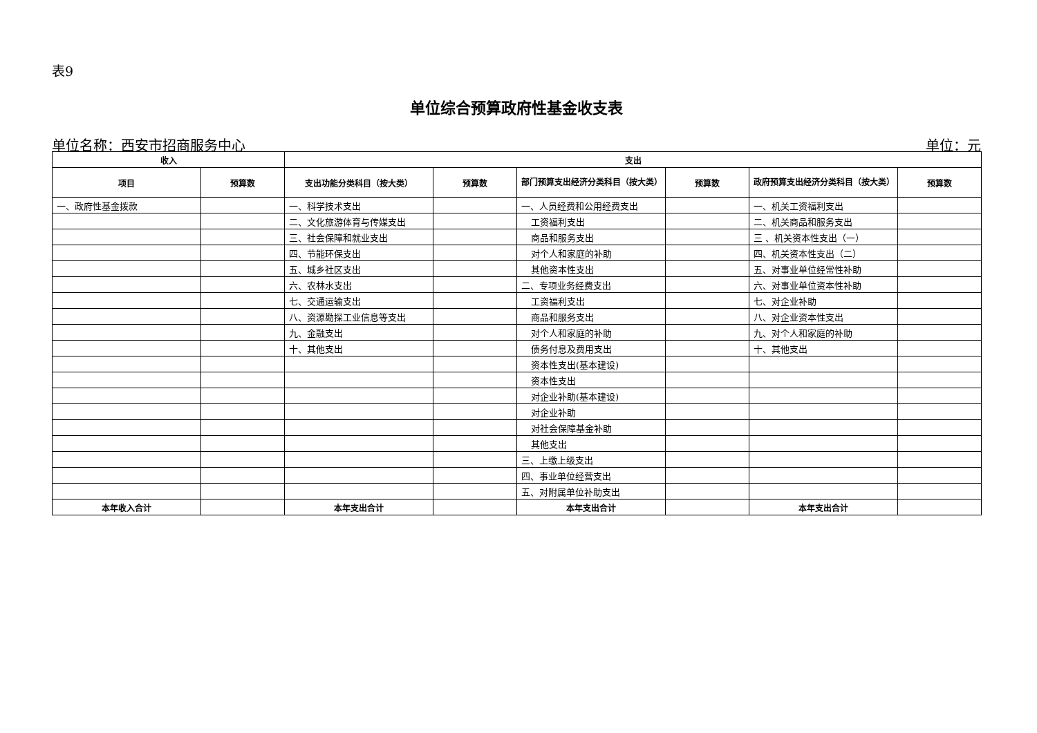表9
单位综合预算政府性基金收支表
单位名称：西安市招商服务中心 单位：元
| 收入 | | 支出 | | | | | |
| --- | --- | --- | --- | --- | --- | --- | --- |
| 项目 | 预算数 | 支出功能分类科目（按大类） | 预算数 | 部门预算支出经济分类科目（按大类） | 预算数 | 政府预算支出经济分类科目（按大类） | 预算数 |
| 一、政府性基金拨款 | | 一、科学技术支出 | | 一、人员经费和公用经费支出 | | 一、机关工资福利支出 | |
| | | 二、文化旅游体育与传媒支出 | | 工资福利支出 | | 二、机关商品和服务支出 | |
| | | 三、社会保障和就业支出 | | 商品和服务支出 | | 三 、机关资本性支出（一） | |
| | | 四、节能环保支出 | | 对个人和家庭的补助 | | 四、机关资本性支出（二） | |
| | | 五、城乡社区支出 | | 其他资本性支出 | | 五、对事业单位经常性补助 | |
| | | 六、农林水支出 | | 二、专项业务经费支出 | | 六、对事业单位资本性补助 | |
| | | 七、交通运输支出 | | 工资福利支出 | | 七、对企业补助 | |
| | | 八、资源勘探工业信息等支出 | | 商品和服务支出 | | 八、对企业资本性支出 | |
| | | 九、金融支出 | | 对个人和家庭的补助 | | 九、对个人和家庭的补助 | |
| | | 十、其他支出 | | 债务付息及费用支出 | | 十、其他支出 | |
| | | | | 资本性支出(基本建设) | | | |
| | | | | 资本性支出 | | | |
| | | | | 对企业补助(基本建设) | | | |
| | | | | 对企业补助 | | | |
| | | | | 对社会保障基金补助 | | | |
| | | | | 其他支出 | | | |
| | | | | 三、上缴上级支出 | | | |
| | | | | 四、事业单位经营支出 | | | |
| | | | | 五、对附属单位补助支出 | | | |
| 本年收入合计 | | 本年支出合计 | | 本年支出合计 | | 本年支出合计 | |